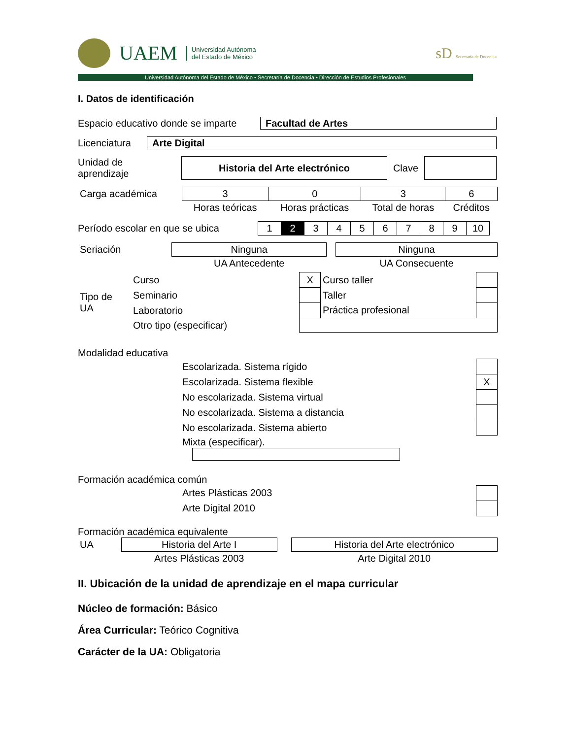UAEM Universidad Autónoma
del Estado de México
sD Secretaría de Docencia
Universidad Autónoma del Estado de México • Secretaría de Docencia • Dirección de Estudios Profesionales
I. Datos de identificación
Espacio educativo donde se imparte Facultad de Artes
Licenciatura Arte Digital
Unidad de
aprendizaje Historia del Arte electrónico Clave
| Carga académica | 3 | 0 | 3 | 6 |
| | Horas teóricas | Horas prácticas | Total de horas | Créditos |
Período escolar en que se ubica
| 1 | 2 | 3 | 4 | 5 | 6 | 7 | 8 | 9 | 10 |
| Seriación | Ninguna | | Ninguna |
| | UA Antecedente | | UA Consecuente |
| Tipo de UA | Curso | X | Curso taller | |
| | Seminario | | Taller | |
| | Laboratorio | | Práctica profesional | |
| | Otro tipo (especificar) | | | |
Modalidad educativa
| | Escolarizada. Sistema rígido | |
| | Escolarizada. Sistema flexible | X |
| | No escolarizada. Sistema virtual | |
| | No escolarizada. Sistema a distancia | |
| | No escolarizada. Sistema abierto | |
| | Mixta (especificar). | |
Formación académica común
| | Artes Plásticas 2003 | |
| | Arte Digital 2010 | |
Formación académica equivalente
| UA | Historia del Arte I | | Historia del Arte electrónico |
| | Artes Plásticas 2003 | | Arte Digital 2010 |
II. Ubicación de la unidad de aprendizaje en el mapa curricular
Núcleo de formación: Básico
Área Curricular: Teórico Cognitiva
Carácter de la UA: Obligatoria